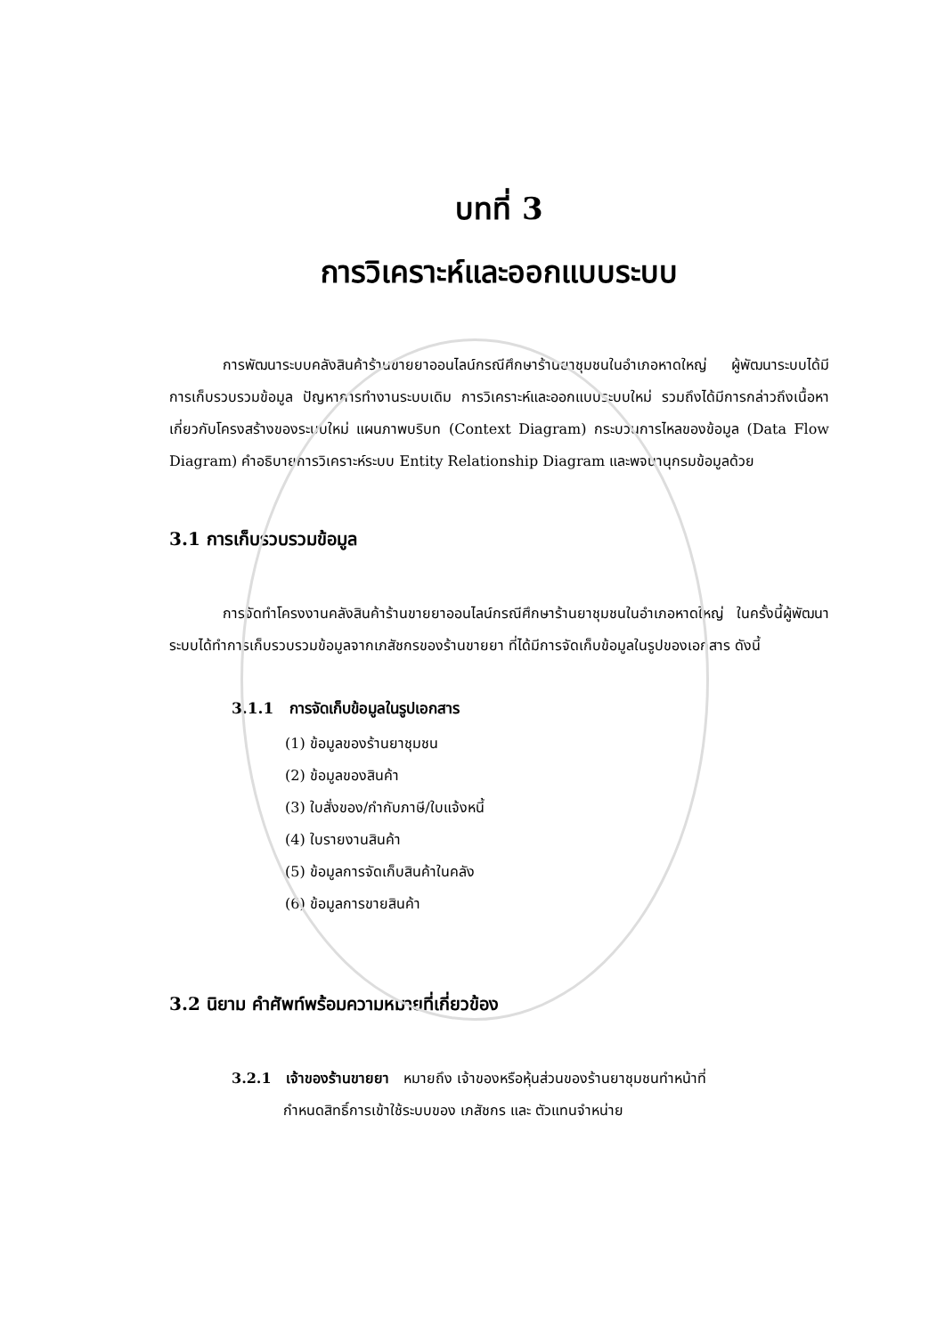บทที่ 3
การวิเคราะห์และออกแบบระบบ
การพัฒนาระบบคลังสินค้าร้านขายยาออนไลน์กรณีศึกษาร้านยาชุมชนในอำเภอหาดใหญ่ ผู้พัฒนาระบบได้มีการเก็บรวบรวมข้อมูล ปัญหาการทำงานระบบเดิม การวิเคราะห์และออกแบบระบบใหม่ รวมถึงได้มีการกล่าวถึงเนื้อหาเกี่ยวกับโครงสร้างของระบบใหม่ แผนภาพบริบท (Context Diagram) กระบวนการไหลของข้อมูล (Data Flow Diagram) คำอธิบายการวิเคราะห์ระบบ Entity Relationship Diagram และพจนานุกรมข้อมูลด้วย
3.1 การเก็บรวบรวมข้อมูล
การจัดทำโครงงานคลังสินค้าร้านขายยาออนไลน์กรณีศึกษาร้านยาชุมชนในอำเภอหาดใหญ่ ในครั้งนี้ผู้พัฒนาระบบได้ทำการเก็บรวบรวมข้อมูลจากเภสัชกรของร้านขายยา ที่ได้มีการจัดเก็บข้อมูลในรูปของเอกสาร ดังนี้
3.1.1 การจัดเก็บข้อมูลในรูปเอกสาร
(1) ข้อมูลของร้านยาชุมชน
(2) ข้อมูลของสินค้า
(3) ใบสั่งของ/กำกับภาษี/ใบแจ้งหนี้
(4) ใบรายงานสินค้า
(5) ข้อมูลการจัดเก็บสินค้าในคลัง
(6) ข้อมูลการขายสินค้า
3.2 นิยาม คำศัพท์พร้อมความหมายที่เกี่ยวข้อง
3.2.1 เจ้าของร้านขายยา หมายถึง เจ้าของหรือหุ้นส่วนของร้านยาชุมชนทำหน้าที่
กำหนดสิทธิ์การเข้าใช้ระบบของ เภสัชกร และ ตัวแทนจำหน่าย